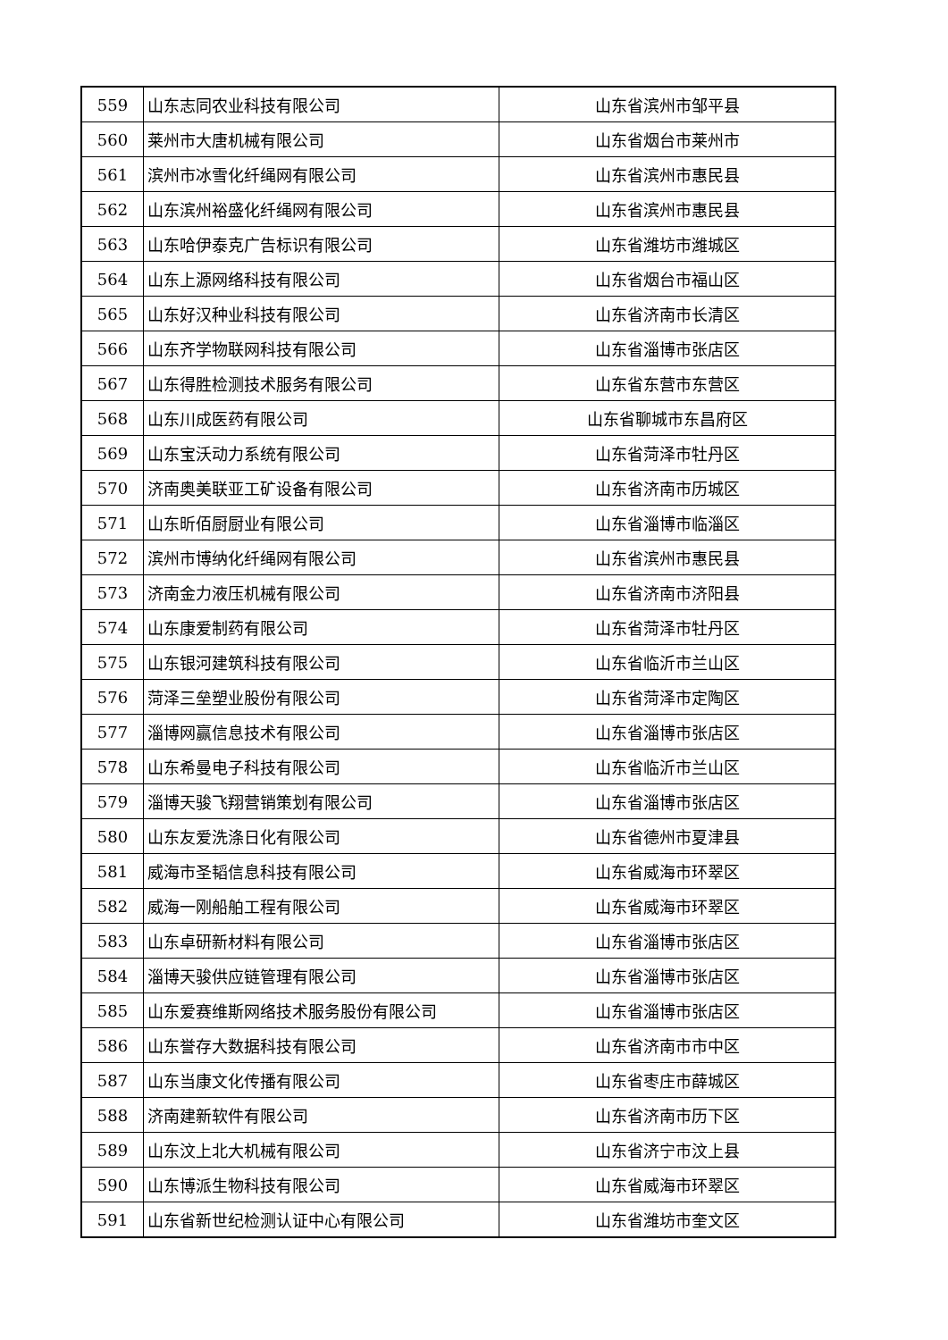| 559 | 山东志同农业科技有限公司 | 山东省滨州市邹平县 |
| 560 | 莱州市大唐机械有限公司 | 山东省烟台市莱州市 |
| 561 | 滨州市冰雪化纤绳网有限公司 | 山东省滨州市惠民县 |
| 562 | 山东滨州裕盛化纤绳网有限公司 | 山东省滨州市惠民县 |
| 563 | 山东哈伊泰克广告标识有限公司 | 山东省潍坊市潍城区 |
| 564 | 山东上源网络科技有限公司 | 山东省烟台市福山区 |
| 565 | 山东好汉种业科技有限公司 | 山东省济南市长清区 |
| 566 | 山东齐学物联网科技有限公司 | 山东省淄博市张店区 |
| 567 | 山东得胜检测技术服务有限公司 | 山东省东营市东营区 |
| 568 | 山东川成医药有限公司 | 山东省聊城市东昌府区 |
| 569 | 山东宝沃动力系统有限公司 | 山东省菏泽市牡丹区 |
| 570 | 济南奥美联亚工矿设备有限公司 | 山东省济南市历城区 |
| 571 | 山东昕佰厨厨业有限公司 | 山东省淄博市临淄区 |
| 572 | 滨州市博纳化纤绳网有限公司 | 山东省滨州市惠民县 |
| 573 | 济南金力液压机械有限公司 | 山东省济南市济阳县 |
| 574 | 山东康爱制药有限公司 | 山东省菏泽市牡丹区 |
| 575 | 山东银河建筑科技有限公司 | 山东省临沂市兰山区 |
| 576 | 菏泽三垒塑业股份有限公司 | 山东省菏泽市定陶区 |
| 577 | 淄博网赢信息技术有限公司 | 山东省淄博市张店区 |
| 578 | 山东希曼电子科技有限公司 | 山东省临沂市兰山区 |
| 579 | 淄博天骏飞翔营销策划有限公司 | 山东省淄博市张店区 |
| 580 | 山东友爱洗涤日化有限公司 | 山东省德州市夏津县 |
| 581 | 威海市圣韬信息科技有限公司 | 山东省威海市环翠区 |
| 582 | 威海一刚船舶工程有限公司 | 山东省威海市环翠区 |
| 583 | 山东卓研新材料有限公司 | 山东省淄博市张店区 |
| 584 | 淄博天骏供应链管理有限公司 | 山东省淄博市张店区 |
| 585 | 山东爱赛维斯网络技术服务股份有限公司 | 山东省淄博市张店区 |
| 586 | 山东誉存大数据科技有限公司 | 山东省济南市市中区 |
| 587 | 山东当康文化传播有限公司 | 山东省枣庄市薛城区 |
| 588 | 济南建新软件有限公司 | 山东省济南市历下区 |
| 589 | 山东汶上北大机械有限公司 | 山东省济宁市汶上县 |
| 590 | 山东博派生物科技有限公司 | 山东省威海市环翠区 |
| 591 | 山东省新世纪检测认证中心有限公司 | 山东省潍坊市奎文区 |